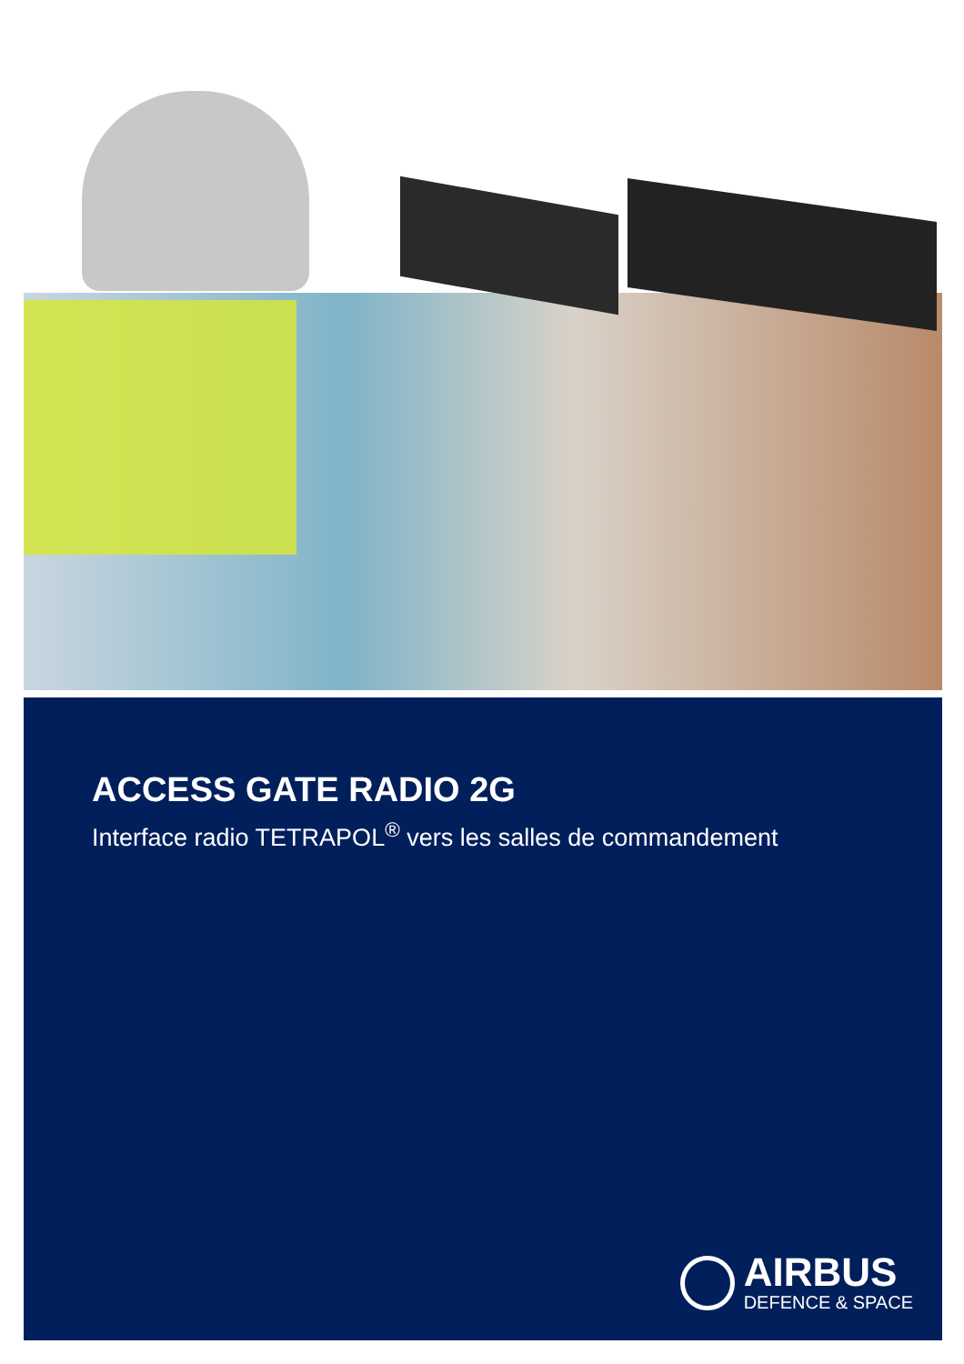ACCESS GATE RADIO 2G
Interface radio TETRAPOL<sup>®</sup> vers les salles de commandement
AIRBUS
DEFENCE & SPACE